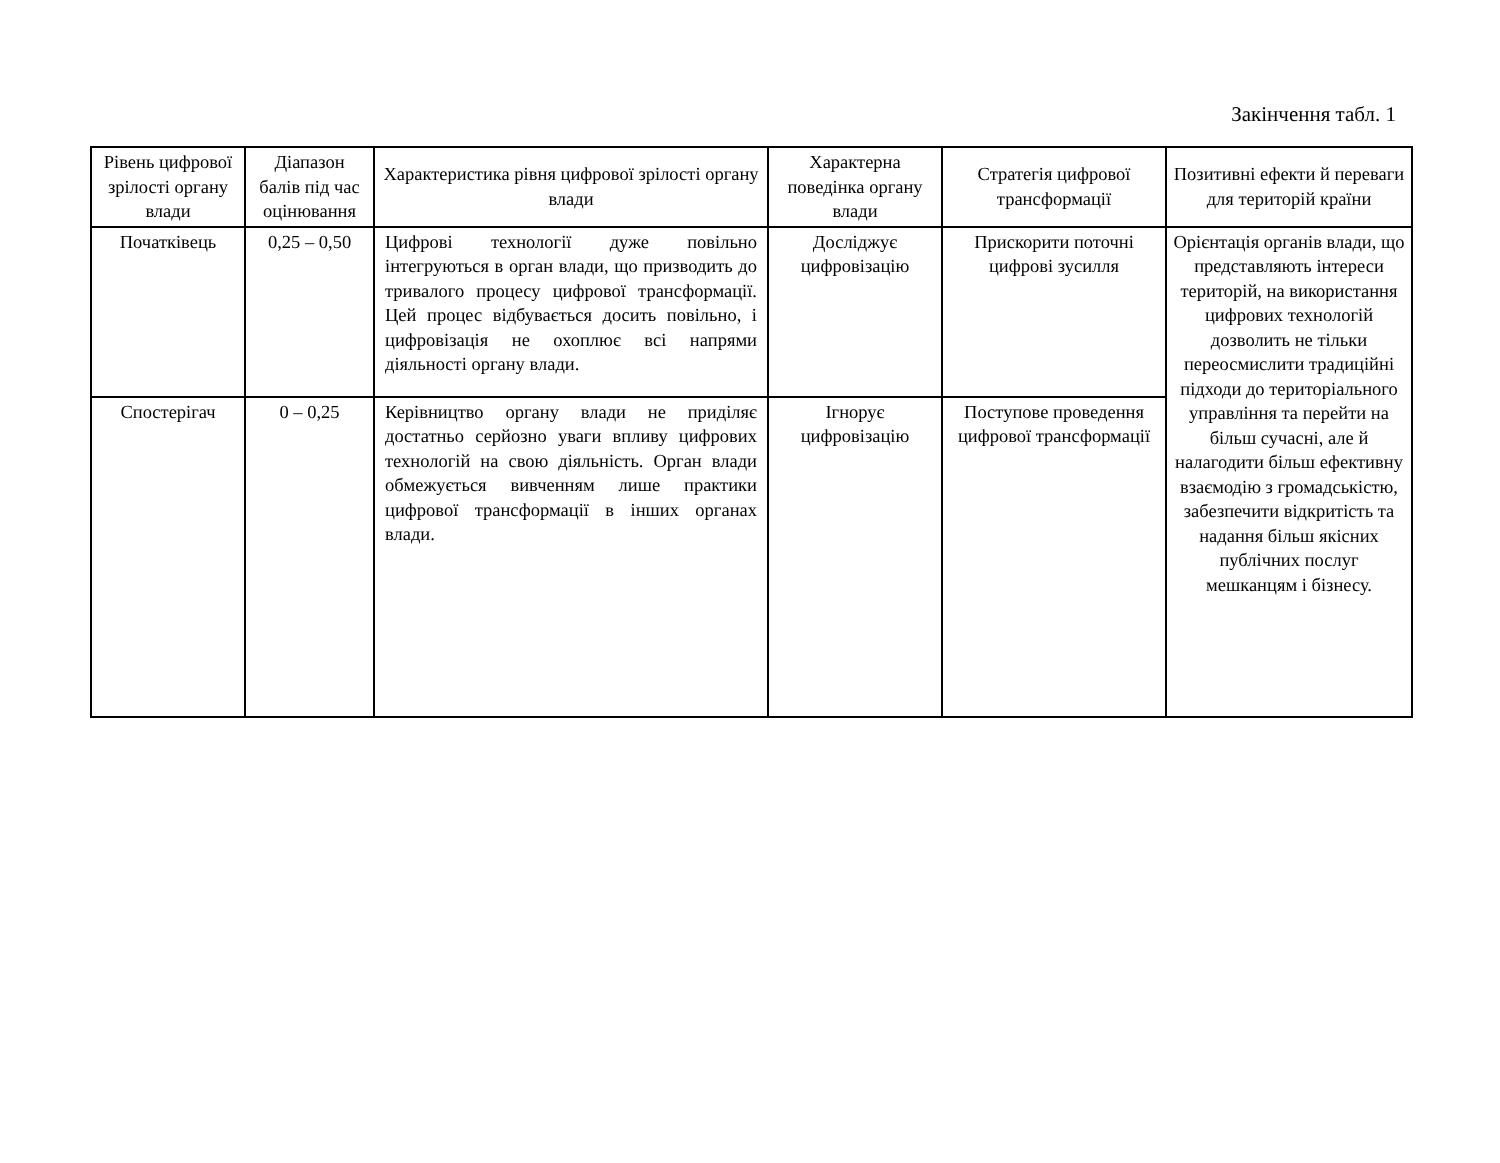Закінчення табл. 1
| Рівень цифрової зрілості органу влади | Діапазон балів під час оцінювання | Характеристика рівня цифрової зрілості органу влади | Характерна поведінка органу влади | Стратегія цифрової трансформації | Позитивні ефекти й переваги для територій країни |
| --- | --- | --- | --- | --- | --- |
| Початківець | 0,25 – 0,50 | Цифрові технології дуже повільно інтегруються в орган влади, що призводить до тривалого процесу цифрової трансформації. Цей процес відбувається досить повільно, і цифровізація не охоплює всі напрями діяльності органу влади. | Досліджує цифровізацію | Прискорити поточні цифрові зусилля | Орієнтація органів влади, що представляють інтереси територій, на використання цифрових технологій дозволить не тільки переосмислити традиційні підходи до територіального управління та перейти на більш сучасні, але й налагодити більш ефективну взаємодію з громадськістю, забезпечити відкритість та надання більш якісних публічних послуг мешканцям і бізнесу. |
| Спостерігач | 0 – 0,25 | Керівництво органу влади не приділяє достатньо серйозно уваги впливу цифрових технологій на свою діяльність. Орган влади обмежується вивченням лише практики цифрової трансформації в інших органах влади. | Ігнорує цифровізацію | Поступове проведення цифрової трансформації | |